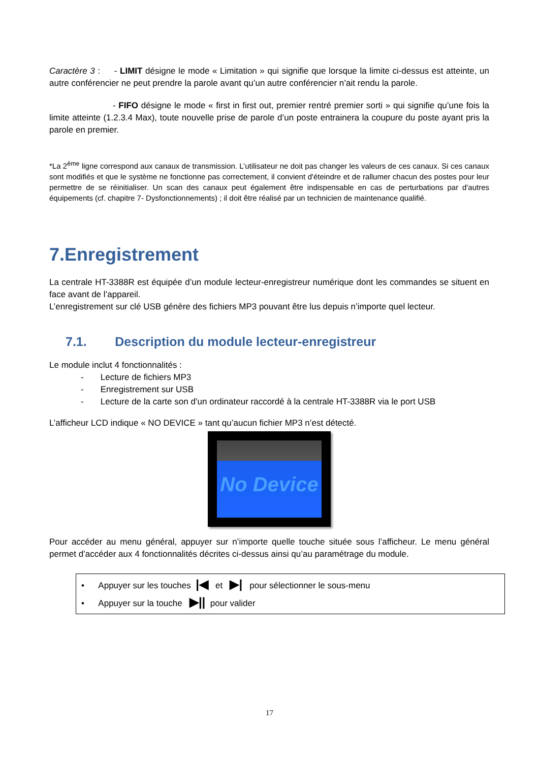Caractère 3 : - LIMIT désigne le mode « Limitation » qui signifie que lorsque la limite ci-dessus est atteinte, un autre conférencier ne peut prendre la parole avant qu’un autre conférencier n’ait rendu la parole.
- FIFO désigne le mode « first in first out, premier rentré premier sorti » qui signifie qu’une fois la limite atteinte (1.2.3.4 Max), toute nouvelle prise de parole d’un poste entrainera la coupure du poste ayant pris la parole en premier.
*La 2<sup>ème</sup> ligne correspond aux canaux de transmission. L’utilisateur ne doit pas changer les valeurs de ces canaux. Si ces canaux sont modifiés et que le système ne fonctionne pas correctement, il convient d'éteindre et de rallumer chacun des postes pour leur permettre de se réinitialiser. Un scan des canaux peut également être indispensable en cas de perturbations par d'autres équipements (cf. chapitre 7- Dysfonctionnements) ; il doit être réalisé par un technicien de maintenance qualifié.
7.Enregistrement
La centrale HT-3388R est équipée d’un module lecteur-enregistreur numérique dont les commandes se situent en face avant de l’appareil.
L’enregistrement sur clé USB génère des fichiers MP3 pouvant être lus depuis n’importe quel lecteur.
7.1. Description du module lecteur-enregistreur
Le module inclut 4 fonctionnalités :
- Lecture de fichiers MP3
- Enregistrement sur USB
- Lecture de la carte son d’un ordinateur raccordé à la centrale HT-3388R via le port USB
L’afficheur LCD indique « NO DEVICE » tant qu’aucun fichier MP3 n’est détecté.
No Device
Pour accéder au menu général, appuyer sur n’importe quelle touche située sous l’afficheur. Le menu général permet d’accéder aux 4 fonctionnalités décrites ci-dessus ainsi qu’au paramétrage du module.
• Appuyer sur les touches |◀ et ▶| pour sélectionner le sous-menu
• Appuyer sur la touche ▶|| pour valider
17